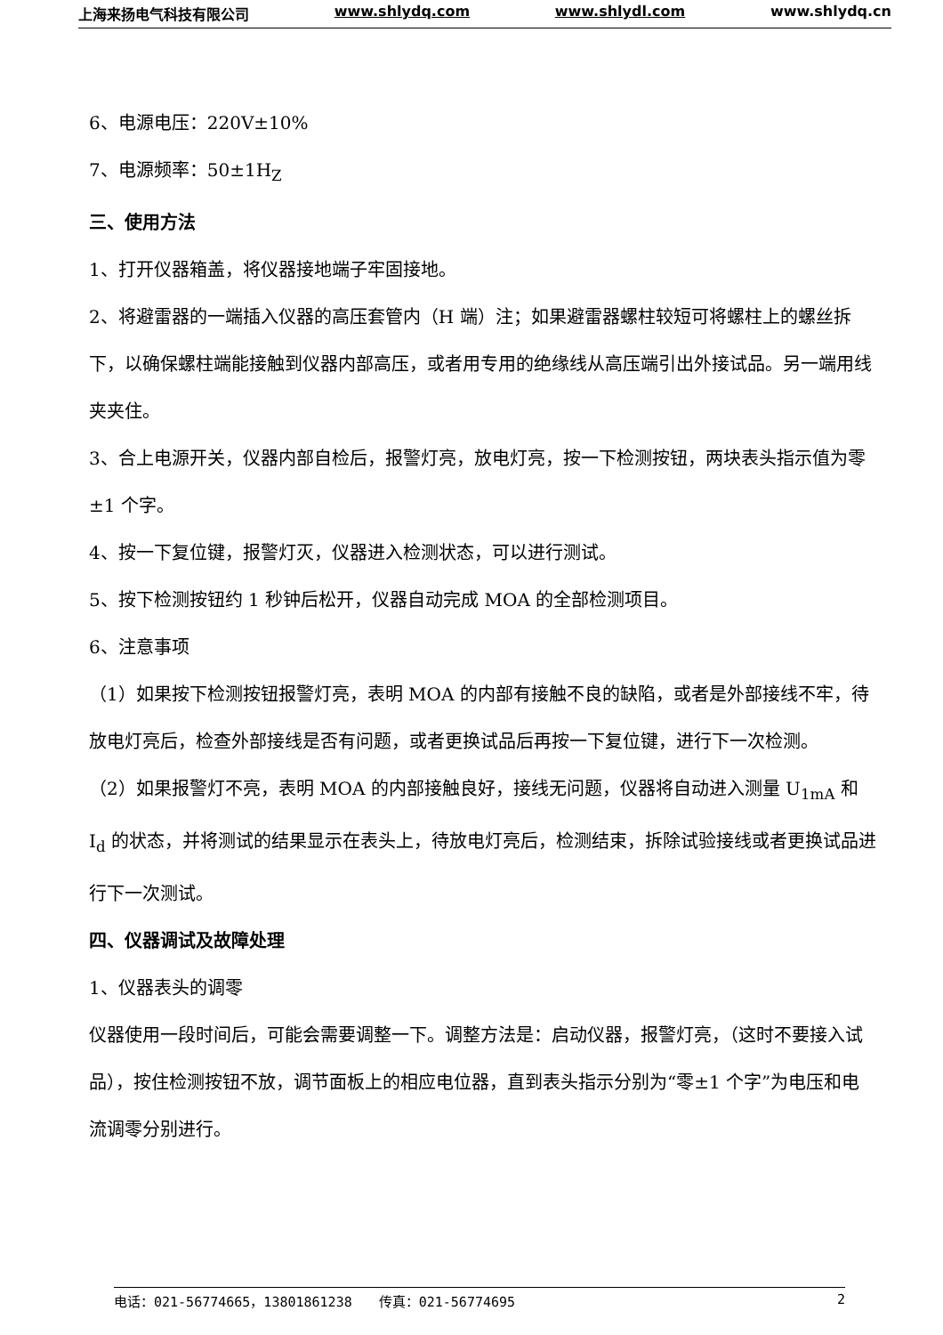上海来扬电气科技有限公司 www.shlydq.com www.shlydl.com www.shlydq.cn
6、电源电压：220V±10%
7、电源频率：50±1H<sub>Z</sub>
三、使用方法
1、打开仪器箱盖，将仪器接地端子牢固接地。
2、将避雷器的一端插入仪器的高压套管内（H 端）注；如果避雷器螺柱较短可将螺柱上的螺丝拆下，以确保螺柱端能接触到仪器内部高压，或者用专用的绝缘线从高压端引出外接试品。另一端用线夹夹住。
3、合上电源开关，仪器内部自检后，报警灯亮，放电灯亮，按一下检测按钮，两块表头指示值为零±1 个字。
4、按一下复位键，报警灯灭，仪器进入检测状态，可以进行测试。
5、按下检测按钮约 1 秒钟后松开，仪器自动完成 MOA 的全部检测项目。
6、注意事项
（1）如果按下检测按钮报警灯亮，表明 MOA 的内部有接触不良的缺陷，或者是外部接线不牢，待放电灯亮后，检查外部接线是否有问题，或者更换试品后再按一下复位键，进行下一次检测。
（2）如果报警灯不亮，表明 MOA 的内部接触良好，接线无问题，仪器将自动进入测量 U<sub>1mA</sub> 和 I<sub>d</sub> 的状态，并将测试的结果显示在表头上，待放电灯亮后，检测结束，拆除试验接线或者更换试品进行下一次测试。
四、仪器调试及故障处理
1、仪器表头的调零
仪器使用一段时间后，可能会需要调整一下。调整方法是：启动仪器，报警灯亮，（这时不要接入试品），按住检测按钮不放，调节面板上的相应电位器，直到表头指示分别为“零±1 个字”为电压和电流调零分别进行。
电话：021-56774665，13801861238　　传真：021-56774695 2